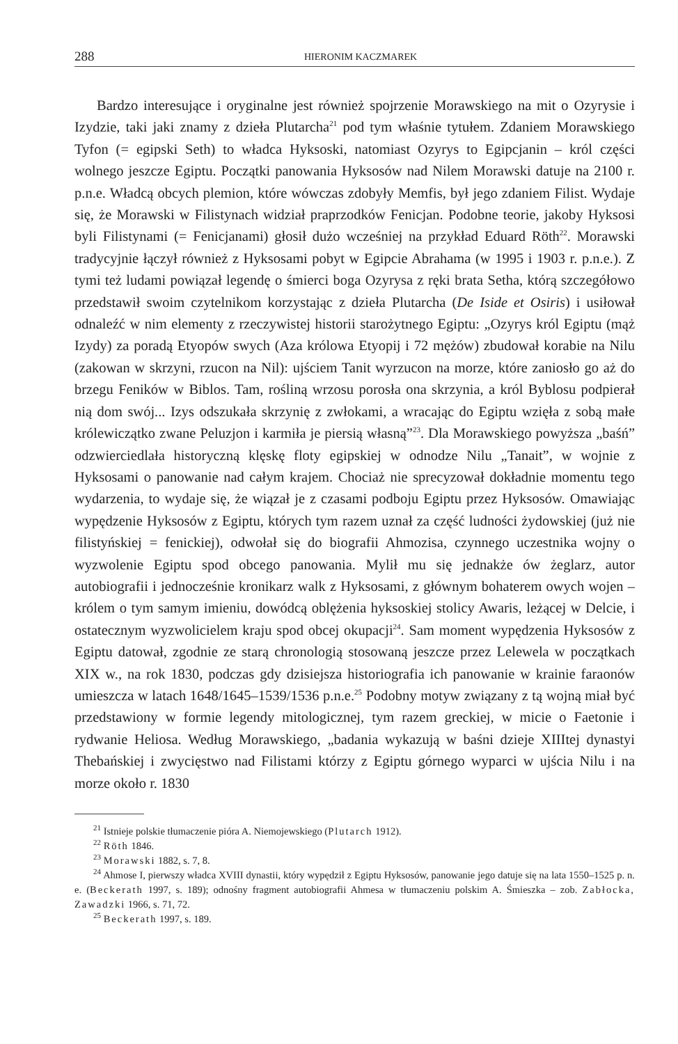288 HIERONIM KACZMAREK
Bardzo interesujące i oryginalne jest również spojrzenie Morawskiego na mit o Ozyrysie i Izydzie, taki jaki znamy z dzieła Plutarcha<sup>21</sup> pod tym właśnie tytułem. Zdaniem Morawskiego Tyfon (= egipski Seth) to władca Hyksoski, natomiast Ozyrys to Egipcjanin – król części wolnego jeszcze Egiptu. Początki panowania Hyksosów nad Nilem Morawski datuje na 2100 r. p.n.e. Władcą obcych plemion, które wówczas zdobyły Memfis, był jego zdaniem Filist. Wydaje się, że Morawski w Filistynach widział praprzodków Fenicjan. Podobne teorie, jakoby Hyksosi byli Filistynami (= Fenicjanami) głosił dużo wcześniej na przykład Eduard Röth<sup>22</sup>. Morawski tradycyjnie łączył również z Hyksosami pobyt w Egipcie Abrahama (w 1995 i 1903 r. p.n.e.). Z tymi też ludami powiązał legendę o śmierci boga Ozyrysa z ręki brata Setha, którą szczegółowo przedstawił swoim czytelnikom korzystając z dzieła Plutarcha (De Iside et Osiris) i usiłował odnaleźć w nim elementy z rzeczywistej historii starożytnego Egiptu: „Ozyrys król Egiptu (mąż Izydy) za poradą Etyopów swych (Aza królowa Etyopij i 72 mężów) zbudował korabie na Nilu (zakowan w skrzyni, rzucon na Nil): ujściem Tanit wyrzucon na morze, które zaniosło go aż do brzegu Feników w Biblos. Tam, rośliną wrzosu porosła ona skrzynia, a król Byblosu podpierał nią dom swój... Izys odszukała skrzynię z zwłokami, a wracając do Egiptu wzięła z sobą małe królewiczątko zwane Peluzjon i karmiła je piersią własną”<sup>23</sup>. Dla Morawskiego powyższa „baśń” odzwierciedlała historyczną klęskę floty egipskiej w odnodze Nilu „Tanait”, w wojnie z Hyksosami o panowanie nad całym krajem. Chociaż nie sprecyzował dokładnie momentu tego wydarzenia, to wydaje się, że wiązał je z czasami podboju Egiptu przez Hyksosów. Omawiając wypędzenie Hyksosów z Egiptu, których tym razem uznał za część ludności żydowskiej (już nie filistyńskiej = fenickiej), odwołał się do biografii Ahmozisa, czynnego uczestnika wojny o wyzwolenie Egiptu spod obcego panowania. Mylił mu się jednakże ów żeglarz, autor autobiografii i jednocześnie kronikarz walk z Hyksosami, z głównym bohaterem owych wojen – królem o tym samym imieniu, dowódcą oblężenia hyksoskiej stolicy Awaris, leżącej w Delcie, i ostatecznym wyzwolicielem kraju spod obcej okupacji<sup>24</sup>. Sam moment wypędzenia Hyksosów z Egiptu datował, zgodnie ze starą chronologią stosowaną jeszcze przez Lelewela w początkach XIX w., na rok 1830, podczas gdy dzisiejsza historiografia ich panowanie w krainie faraonów umieszcza w latach 1648/1645–1539/1536 p.n.e.<sup>25</sup> Podobny motyw związany z tą wojną miał być przedstawiony w formie legendy mitologicznej, tym razem greckiej, w micie o Faetonie i rydwanie Heliosa. Według Morawskiego, „badania wykazują w baśni dzieje XIIItej dynastyi Thebańskiej i zwycięstwo nad Filistami którzy z Egiptu górnego wyparci w ujścia Nilu i na morze około r. 1830
<sup>21</sup> Istnieje polskie tłumaczenie pióra A. Niemojewskiego (Plutarch 1912).
<sup>22</sup> Röth 1846.
<sup>23</sup> Morawski 1882, s. 7, 8.
<sup>24</sup> Ahmose I, pierwszy władca XVIII dynastii, który wypędził z Egiptu Hyksosów, panowanie jego datuje się na lata 1550–1525 p. n. e. (Beckerath 1997, s. 189); odnośny fragment autobiografii Ahmesa w tłumaczeniu polskim A. Śmieszka – zob. Zabłocka, Zawadzki 1966, s. 71, 72.
<sup>25</sup> Beckerath 1997, s. 189.